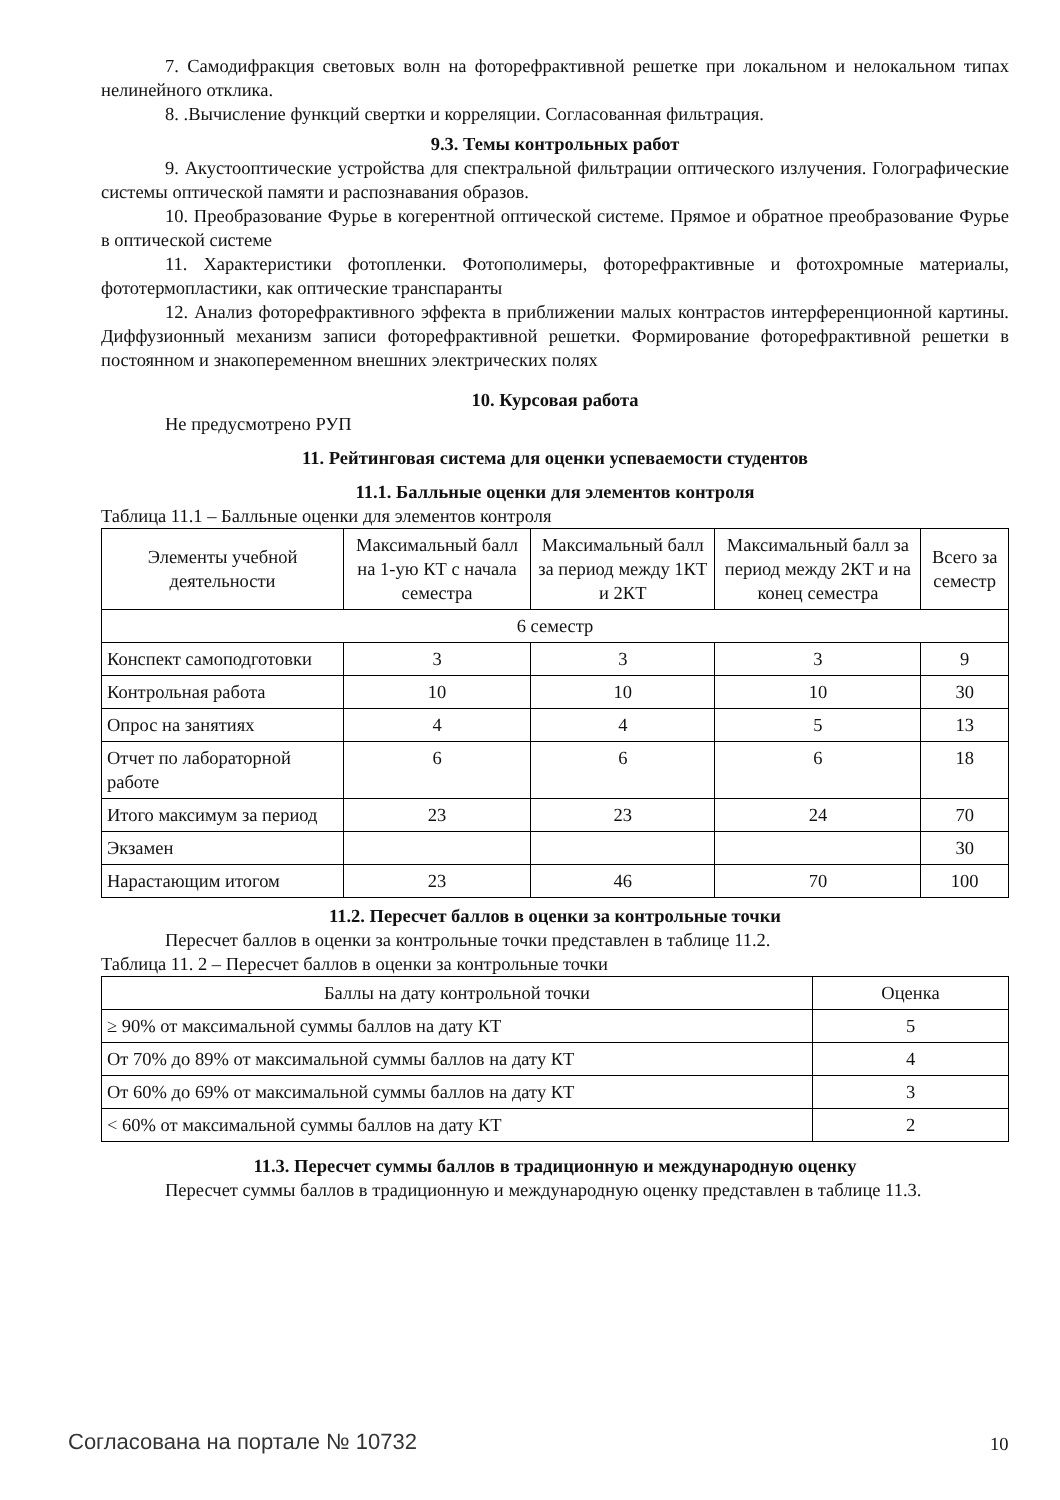7. Самодифракция световых волн на фоторефрактивной решетке при локальном и нелокальном типах нелинейного отклика.
8. .Вычисление функций свертки и корреляции. Согласованная фильтрация.
9.3. Темы контрольных работ
9. Акустооптические устройства для спектральной фильтрации оптического излучения. Голографические системы оптической памяти и распознавания образов.
10. Преобразование Фурье в когерентной оптической системе. Прямое и обратное преобразование Фурье в оптической системе
11. Характеристики фотопленки. Фотополимеры, фоторефрактивные и фотохромные материалы, фототермопластики, как оптические транспаранты
12. Анализ фоторефрактивного эффекта в приближении малых контрастов интерференционной картины. Диффузионный механизм записи фоторефрактивной решетки. Формирование фоторефрактивной решетки в постоянном и знакопеременном внешних электрических полях
10. Курсовая работа
Не предусмотрено РУП
11. Рейтинговая система для оценки успеваемости студентов
11.1. Балльные оценки для элементов контроля
Таблица 11.1 – Балльные оценки для элементов контроля
| Элементы учебной деятельности | Максимальный балл на 1-ую КТ с начала семестра | Максимальный балл за период между 1КТ и 2КТ | Максимальный балл за период между 2КТ и на конец семестра | Всего за семестр |
| --- | --- | --- | --- | --- |
| 6 семестр | | | | |
| Конспект самоподготовки | 3 | 3 | 3 | 9 |
| Контрольная работа | 10 | 10 | 10 | 30 |
| Опрос на занятиях | 4 | 4 | 5 | 13 |
| Отчет по лабораторной работе | 6 | 6 | 6 | 18 |
| Итого максимум за период | 23 | 23 | 24 | 70 |
| Экзамен | | | | 30 |
| Нарастающим итогом | 23 | 46 | 70 | 100 |
11.2. Пересчет баллов в оценки за контрольные точки
Пересчет баллов в оценки за контрольные точки представлен в таблице 11.2.
Таблица 11. 2 – Пересчет баллов в оценки за контрольные точки
| Баллы на дату контрольной точки | Оценка |
| --- | --- |
| ≥ 90% от максимальной суммы баллов на дату КТ | 5 |
| От 70% до 89% от максимальной суммы баллов на дату КТ | 4 |
| От 60% до 69% от максимальной суммы баллов на дату КТ | 3 |
| < 60% от максимальной суммы баллов на дату КТ | 2 |
11.3. Пересчет суммы баллов в традиционную и международную оценку
Пересчет суммы баллов в традиционную и международную оценку представлен в таблице 11.3.
Согласована на портале № 10732 10